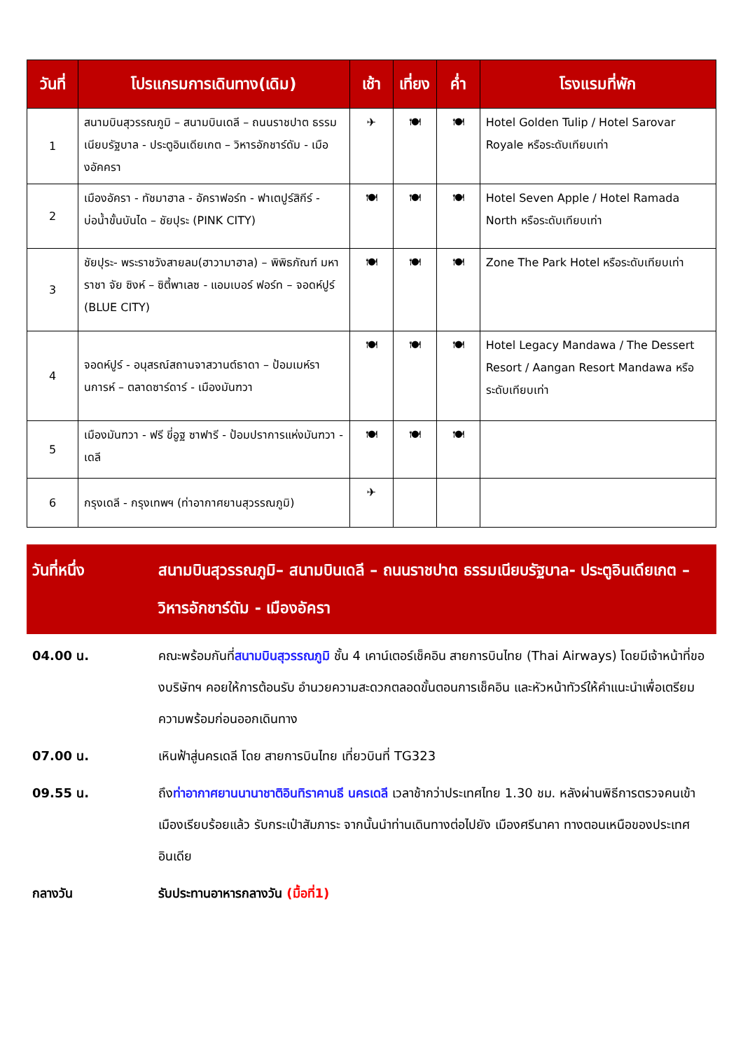| วันที่ | โปรแกรมการเดินทาง(เดิม) | เช้า | เที่ยง | ค่ำ | โรงแรมที่พัก |
| --- | --- | --- | --- | --- | --- |
| 1 | สนามบินสุวรรณภูมิ – สนามบินเดลี – ถนนราชปาต ธรรมเนียบรัฐบาล - ประตูอินเดียเกต – วิหารอักชาร์ดัม - เมืองอัคครา | ✈ | 🍽 | 🍽 | Hotel Golden Tulip / Hotel Sarovar Royale หรือระดับเทียบเท่า |
| 2 | เมืองอัครา - ทัชมาฮาล - อัคราฟอร์ท - ฟาเตปูร์สิกีร์ - บ่อน้ำขั้นบันได – ชัยปุระ (PINK CITY) | 🍽 | 🍽 | 🍽 | Hotel Seven Apple / Hotel Ramada North หรือระดับเทียบเท่า |
| 3 | ชัยปุระ- พระราชวังสายลม(ฮาวามาฮาล) – พิพิธภัณฑ์ มหาราชา จัย ซิงห์ – ซิตี้พาเลซ - แอมเบอร์ ฟอร์ท – จอดห์ปูร์ (BLUE CITY) | 🍽 | 🍽 | 🍽 | Zone The Park Hotel หรือระดับเทียบเท่า |
| 4 | จอดห์ปูร์ - อนุสรณ์สถานจาสวานต์ธาดา – ป้อมเมห์รานการห์ – ตลาดซาร์ดาร์ - เมืองมันฑวา | 🍽 | 🍽 | 🍽 | Hotel Legacy Mandawa / The Dessert Resort / Aangan Resort Mandawa หรือระดับเทียบเท่า |
| 5 | เมืองมันฑวา - ฟรี ขี่อูฐ ซาฟารี - ป้อมปราการแห่งมันฑวา - เดลี | 🍽 | 🍽 | 🍽 | |
| 6 | กรุงเดลี - กรุงเทพฯ (ท่าอากาศยานสุวรรณภูมิ) | ✈ | | | |
วันที่หนึ่ง สนามบินสุวรรณภูมิ– สนามบินเดลี – ถนนราชปาต ธรรมเนียบรัฐบาล- ประตูอินเดียเกต – วิหารอักชาร์ดัม - เมืองอัครา
04.00 น. คณะพร้อมกันที่สนามบินสุวรรณภูมิ ชั้น 4 เคาน์เตอร์เช็คอิน สายการบินไทย (Thai Airways) โดยมีเจ้าหน้าที่ของบริษัทฯ คอยให้การต้อนรับ อำนวยความสะดวกตลอดขั้นตอนการเช็คอิน และหัวหน้าทัวร์ให้คำแนะนำเพื่อเตรียมความพร้อมก่อนออกเดินทาง
07.00 น. เหินฟ้าสู่นครเดลี โดย สายการบินไทย เที่ยวบินที่ TG323
09.55 น. ถึงท่าอากาศยานนานาชาติอินทิราคานธี นครเดลี เวลาช้ากว่าประเทศไทย 1.30 ชม. หลังผ่านพิธีการตรวจคนเข้าเมืองเรียบร้อยแล้ว รับกระเป๋าสัมภาระ จากนั้นนำท่านเดินทางต่อไปยัง เมืองศรีนาคา ทางตอนเหนือของประเทศอินเดีย
กลางวัน รับประทานอาหารกลางวัน (มื้อที่1)